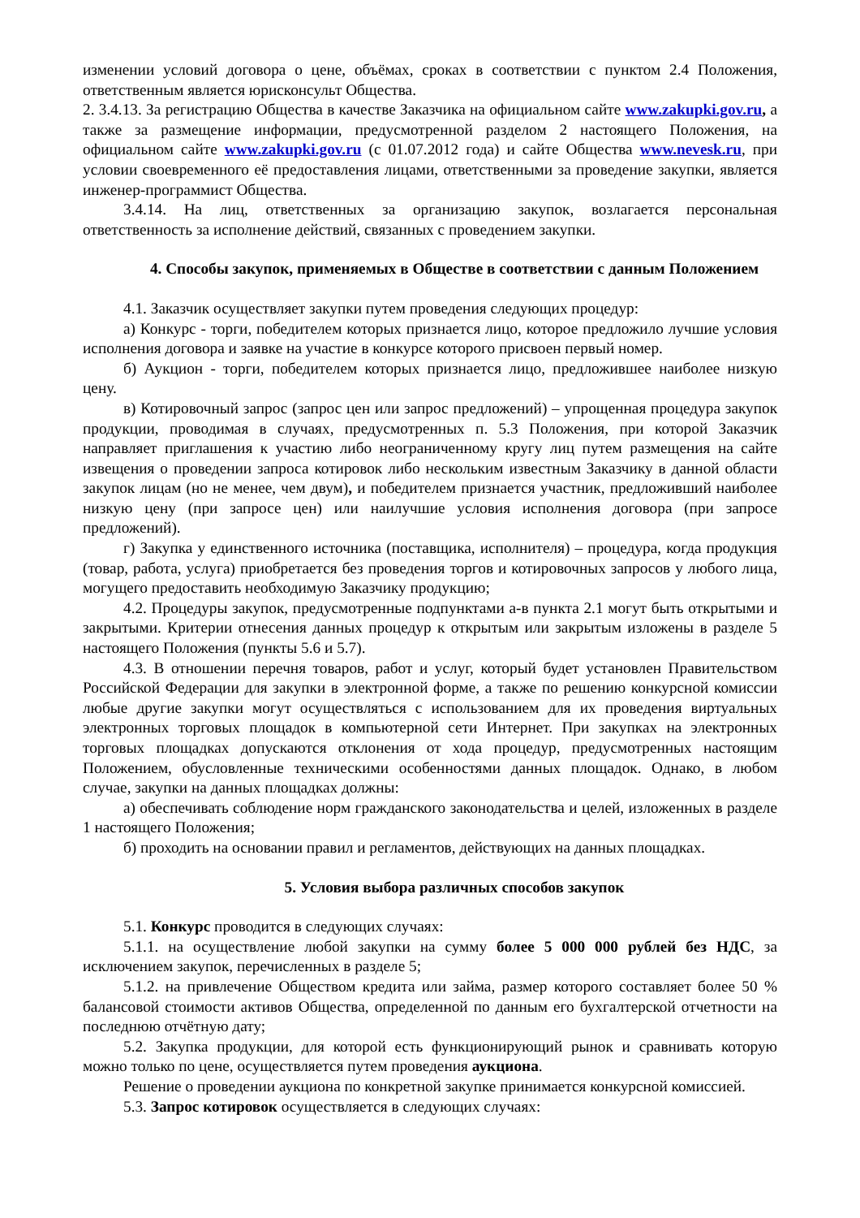изменении условий договора о цене, объёмах, сроках в соответствии с пунктом 2.4 Положения, ответственным является юрисконсульт Общества.
2. 3.4.13. За регистрацию Общества в качестве Заказчика на официальном сайте www.zakupki.gov.ru, а также за размещение информации, предусмотренной разделом 2 настоящего Положения, на официальном сайте www.zakupki.gov.ru (с 01.07.2012 года) и сайте Общества www.nevesk.ru, при условии своевременного её предоставления лицами, ответственными за проведение закупки, является инженер-программист Общества.
3.4.14. На лиц, ответственных за организацию закупок, возлагается персональная ответственность за исполнение действий, связанных с проведением закупки.
4. Способы закупок, применяемых в Обществе в соответствии с данным Положением
4.1. Заказчик осуществляет закупки путем проведения следующих процедур:
а) Конкурс - торги, победителем которых признается лицо, которое предложило лучшие условия исполнения договора и заявке на участие в конкурсе которого присвоен первый номер.
б) Аукцион - торги, победителем которых признается лицо, предложившее наиболее низкую цену.
в) Котировочный запрос (запрос цен или запрос предложений) – упрощенная процедура закупок продукции, проводимая в случаях, предусмотренных п. 5.3 Положения, при которой Заказчик направляет приглашения к участию либо неограниченному кругу лиц путем размещения на сайте извещения о проведении запроса котировок либо нескольким известным Заказчику в данной области закупок лицам (но не менее, чем двум), и победителем признается участник, предложивший наиболее низкую цену (при запросе цен) или наилучшие условия исполнения договора (при запросе предложений).
г) Закупка у единственного источника (поставщика, исполнителя) – процедура, когда продукция (товар, работа, услуга) приобретается без проведения торгов и котировочных запросов у любого лица, могущего предоставить необходимую Заказчику продукцию;
4.2. Процедуры закупок, предусмотренные подпунктами а-в пункта 2.1 могут быть открытыми и закрытыми. Критерии отнесения данных процедур к открытым или закрытым изложены в разделе 5 настоящего Положения (пункты 5.6 и 5.7).
4.3. В отношении перечня товаров, работ и услуг, который будет установлен Правительством Российской Федерации для закупки в электронной форме, а также по решению конкурсной комиссии любые другие закупки могут осуществляться с использованием для их проведения виртуальных электронных торговых площадок в компьютерной сети Интернет. При закупках на электронных торговых площадках допускаются отклонения от хода процедур, предусмотренных настоящим Положением, обусловленные техническими особенностями данных площадок. Однако, в любом случае, закупки на данных площадках должны:
а) обеспечивать соблюдение норм гражданского законодательства и целей, изложенных в разделе 1 настоящего Положения;
б) проходить на основании правил и регламентов, действующих на данных площадках.
5. Условия выбора различных способов закупок
5.1. Конкурс проводится в следующих случаях:
5.1.1. на осуществление любой закупки на сумму более 5 000 000 рублей без НДС, за исключением закупок, перечисленных в разделе 5;
5.1.2. на привлечение Обществом кредита или займа, размер которого составляет более 50 % балансовой стоимости активов Общества, определенной по данным его бухгалтерской отчетности на последнюю отчётную дату;
5.2. Закупка продукции, для которой есть функционирующий рынок и сравнивать которую можно только по цене, осуществляется путем проведения аукциона.
Решение о проведении аукциона по конкретной закупке принимается конкурсной комиссией.
5.3. Запрос котировок осуществляется в следующих случаях: